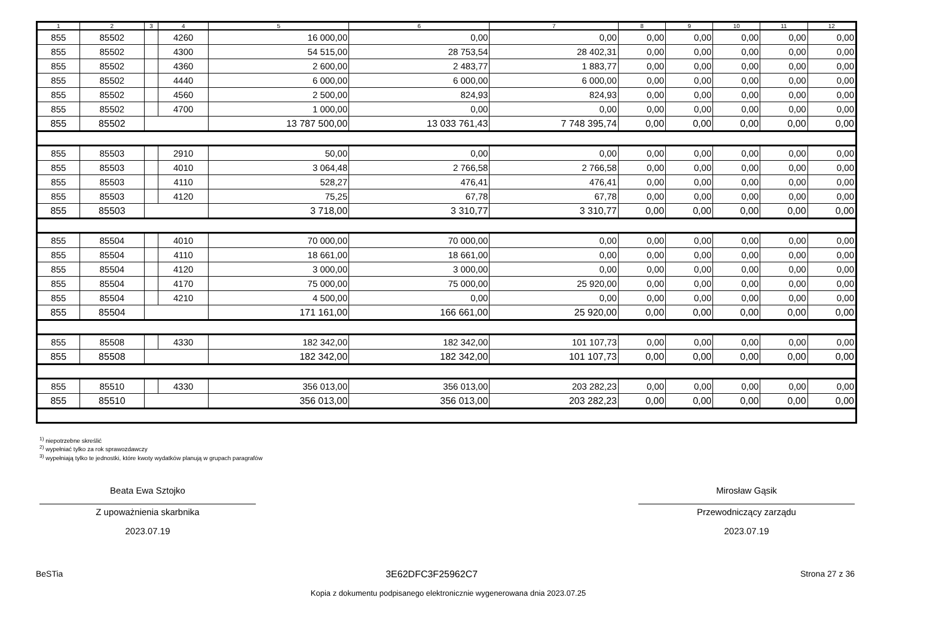| 1 | 2 | 3 | 4 | 5 | 6 | 7 | 8 | 9 | 10 | 11 | 12 |
| --- | --- | --- | --- | --- | --- | --- | --- | --- | --- | --- | --- |
| 855 | 85502 | | 4260 | 16 000,00 | 0,00 | 0,00 | 0,00 | 0,00 | 0,00 | 0,00 | 0,00 |
| 855 | 85502 | | 4300 | 54 515,00 | 28 753,54 | 28 402,31 | 0,00 | 0,00 | 0,00 | 0,00 | 0,00 |
| 855 | 85502 | | 4360 | 2 600,00 | 2 483,77 | 1 883,77 | 0,00 | 0,00 | 0,00 | 0,00 | 0,00 |
| 855 | 85502 | | 4440 | 6 000,00 | 6 000,00 | 6 000,00 | 0,00 | 0,00 | 0,00 | 0,00 | 0,00 |
| 855 | 85502 | | 4560 | 2 500,00 | 824,93 | 824,93 | 0,00 | 0,00 | 0,00 | 0,00 | 0,00 |
| 855 | 85502 | | 4700 | 1 000,00 | 0,00 | 0,00 | 0,00 | 0,00 | 0,00 | 0,00 | 0,00 |
| 855 | 85502 | | | 13 787 500,00 | 13 033 761,43 | 7 748 395,74 | 0,00 | 0,00 | 0,00 | 0,00 | 0,00 |
| 855 | 85503 | | 2910 | 50,00 | 0,00 | 0,00 | 0,00 | 0,00 | 0,00 | 0,00 | 0,00 |
| 855 | 85503 | | 4010 | 3 064,48 | 2 766,58 | 2 766,58 | 0,00 | 0,00 | 0,00 | 0,00 | 0,00 |
| 855 | 85503 | | 4110 | 528,27 | 476,41 | 476,41 | 0,00 | 0,00 | 0,00 | 0,00 | 0,00 |
| 855 | 85503 | | 4120 | 75,25 | 67,78 | 67,78 | 0,00 | 0,00 | 0,00 | 0,00 | 0,00 |
| 855 | 85503 | | | 3 718,00 | 3 310,77 | 3 310,77 | 0,00 | 0,00 | 0,00 | 0,00 | 0,00 |
| 855 | 85504 | | 4010 | 70 000,00 | 70 000,00 | 0,00 | 0,00 | 0,00 | 0,00 | 0,00 | 0,00 |
| 855 | 85504 | | 4110 | 18 661,00 | 18 661,00 | 0,00 | 0,00 | 0,00 | 0,00 | 0,00 | 0,00 |
| 855 | 85504 | | 4120 | 3 000,00 | 3 000,00 | 0,00 | 0,00 | 0,00 | 0,00 | 0,00 | 0,00 |
| 855 | 85504 | | 4170 | 75 000,00 | 75 000,00 | 25 920,00 | 0,00 | 0,00 | 0,00 | 0,00 | 0,00 |
| 855 | 85504 | | 4210 | 4 500,00 | 0,00 | 0,00 | 0,00 | 0,00 | 0,00 | 0,00 | 0,00 |
| 855 | 85504 | | | 171 161,00 | 166 661,00 | 25 920,00 | 0,00 | 0,00 | 0,00 | 0,00 | 0,00 |
| 855 | 85508 | | 4330 | 182 342,00 | 182 342,00 | 101 107,73 | 0,00 | 0,00 | 0,00 | 0,00 | 0,00 |
| 855 | 85508 | | | 182 342,00 | 182 342,00 | 101 107,73 | 0,00 | 0,00 | 0,00 | 0,00 | 0,00 |
| 855 | 85510 | | 4330 | 356 013,00 | 356 013,00 | 203 282,23 | 0,00 | 0,00 | 0,00 | 0,00 | 0,00 |
| 855 | 85510 | | | 356 013,00 | 356 013,00 | 203 282,23 | 0,00 | 0,00 | 0,00 | 0,00 | 0,00 |
<sup>1)</sup> niepotrzebne skreślić
<sup>2)</sup> wypełniać tylko za rok sprawozdawczy
<sup>3)</sup> wypełniają tylko te jednostki, które kwoty wydatków planują w grupach paragrafów
Beata Ewa Sztojko
Z upoważnienia skarbnika
2023.07.19
Mirosław Gąsik
Przewodniczący zarządu
2023.07.19
BeSTia 3E62DFC3F25962C7 Strona 27 z 36
Kopia z dokumentu podpisanego elektronicznie wygenerowana dnia 2023.07.25